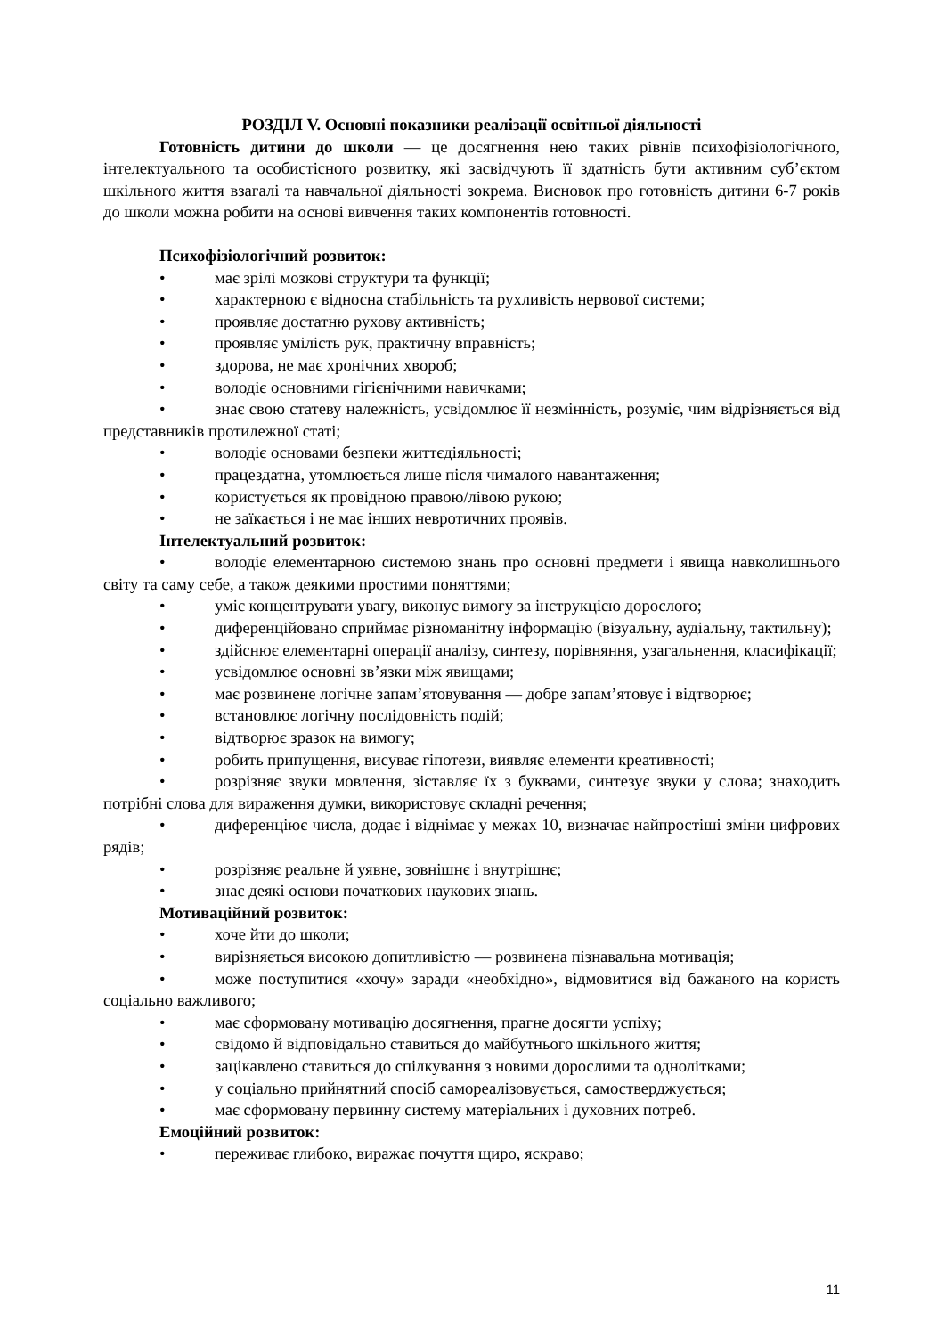РОЗДІЛ V. Основні показники реалізації освітньої діяльності
Готовність дитини до школи — це досягнення нею таких рівнів психофізіологічного, інтелектуального та особистісного розвитку, які засвідчують її здатність бути активним суб’єктом шкільного життя взагалі та навчальної діяльності зокрема. Висновок про готовність дитини 6-7 років до школи можна робити на основі вивчення таких компонентів готовності.
Психофізіологічний розвиток:
• має зрілі мозкові структури та функції;
• характерною є відносна стабільність та рухливість нервової системи;
• проявляє достатню рухову активність;
• проявляє умілість рук, практичну вправність;
• здорова, не має хронічних хвороб;
• володіє основними гігієнічними навичками;
• знає свою статеву належність, усвідомлює її незмінність, розуміє, чим відрізняється від представників протилежної статі;
• володіє основами безпеки життєдіяльності;
• працездатна, утомлюється лише після чималого навантаження;
• користується як провідною правою/лівою рукою;
• не заїкається і не має інших невротичних проявів.
Інтелектуальний розвиток:
• володіє елементарною системою знань про основні предмети і явища навколишнього світу та саму себе, а також деякими простими поняттями;
• уміє концентрувати увагу, виконує вимогу за інструкцією дорослого;
• диференційовано сприймає різноманітну інформацію (візуальну, аудіальну, тактильну);
• здійснює елементарні операції аналізу, синтезу, порівняння, узагальнення, класифікації;
• усвідомлює основні зв’язки між явищами;
• має розвинене логічне запам’ятовування — добре запам’ятовує і відтворює;
• встановлює логічну послідовність подій;
• відтворює зразок на вимогу;
• робить припущення, висуває гіпотези, виявляє елементи креативності;
• розрізняє звуки мовлення, зіставляє їх з буквами, синтезує звуки у слова; знаходить потрібні слова для вираження думки, використовує складні речення;
• диференціює числа, додає і віднімає у межах 10, визначає найпростіші зміни цифрових рядів;
• розрізняє реальне й уявне, зовнішнє і внутрішнє;
• знає деякі основи початкових наукових знань.
Мотиваційний розвиток:
• хоче йти до школи;
• вирізняється високою допитливістю — розвинена пізнавальна мотивація;
• може поступитися «хочу» заради «необхідно», відмовитися від бажаного на користь соціально важливого;
• має сформовану мотивацію досягнення, прагне досягти успіху;
• свідомо й відповідально ставиться до майбутнього шкільного життя;
• зацікавлено ставиться до спілкування з новими дорослими та однолітками;
• у соціально прийнятний спосіб самореалізовується, самостверджується;
• має сформовану первинну систему матеріальних і духовних потреб.
Емоційний розвиток:
• переживає глибоко, виражає почуття щиро, яскраво;
11